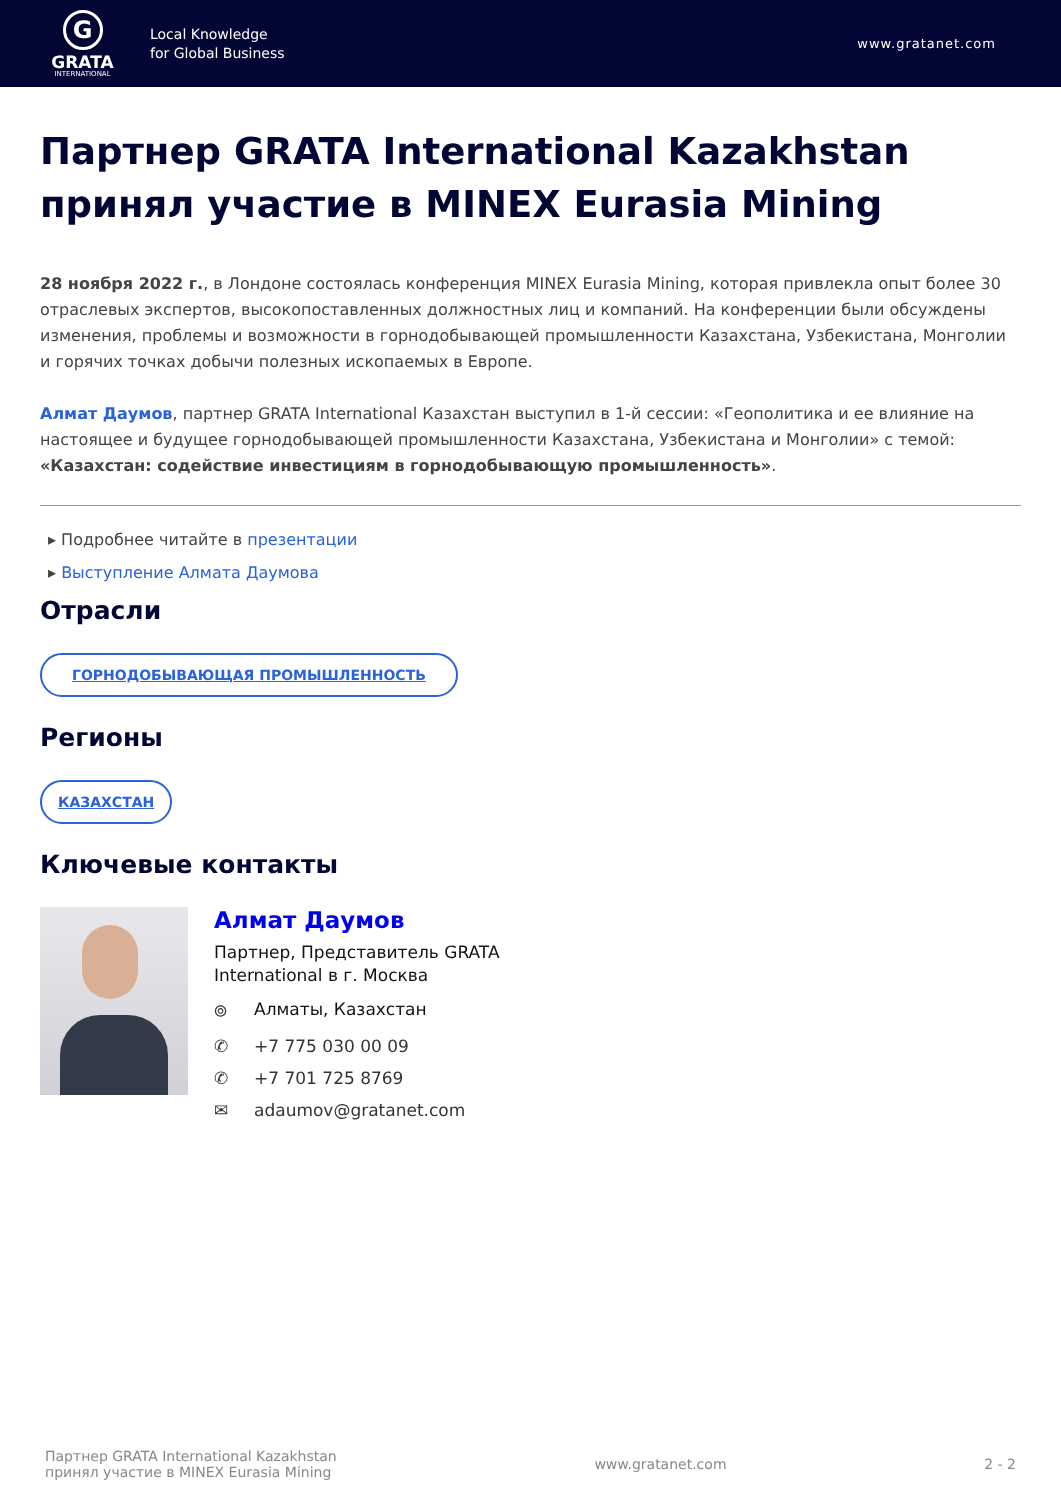G
GRATA
INTERNATIONAL
Local Knowledge
for Global Business
www.gratanet.com
Партнер GRATA International Kazakhstan принял участие в MINEX Eurasia Mining
28 ноября 2022 г., в Лондоне состоялась конференция MINEX Eurasia Mining, которая привлекла опыт более 30 отраслевых экспертов, высокопоставленных должностных лиц и компаний. На конференции были обсуждены изменения, проблемы и возможности в горнодобывающей промышленности Казахстана, Узбекистана, Монголии и горячих точках добычи полезных ископаемых в Европе.
Алмат Даумов, партнер GRATA International Казахстан выступил в 1-й сессии: «Геополитика и ее влияние на настоящее и будущее горнодобывающей промышленности Казахстана, Узбекистана и Монголии» с темой: «Казахстан: содействие инвестициям в горнодобывающую промышленность».
▸ Подробнее читайте в презентации
▸ Выступление Алмата Даумова
Отрасли
ГОРНОДОБЫВАЮЩАЯ ПРОМЫШЛЕННОСТЬ
Регионы
КАЗАХСТАН
Ключевые контакты
Алмат Даумов
Партнер, Представитель GRATA
International в г. Москва
⌾ Алматы, Казахстан
✆ +7 775 030 00 09
✆ +7 701 725 8769
✉ adaumov@gratanet.com
Партнер GRATA International Kazakhstan
принял участие в MINEX Eurasia Mining
www.gratanet.com 2 - 2